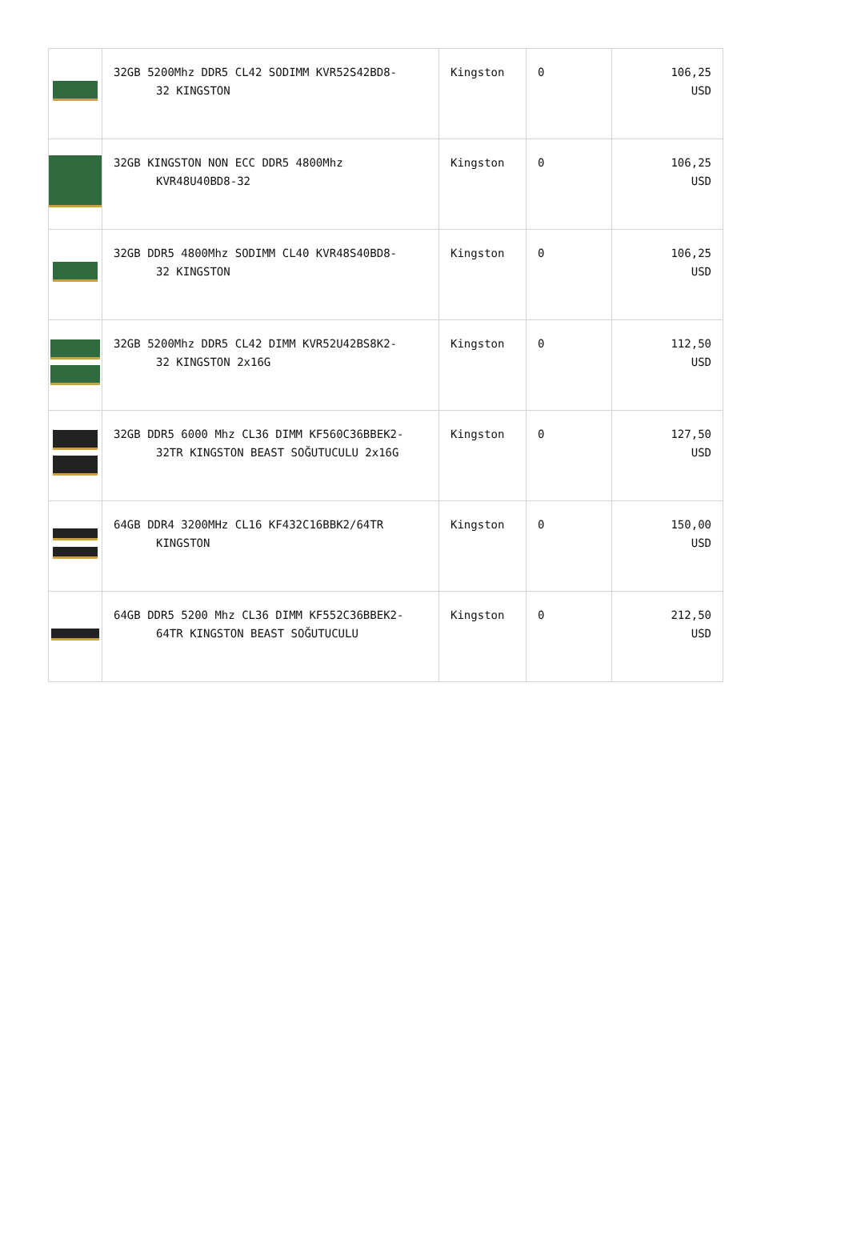| | 32GB 5200Mhz DDR5 CL42 SODIMM KVR52S42BD8- 32 KINGSTON | Kingston | 0 | 106,25 USD |
| | 32GB KINGSTON NON ECC DDR5 4800Mhz KVR48U40BD8-32 | Kingston | 0 | 106,25 USD |
| | 32GB DDR5 4800Mhz SODIMM CL40 KVR48S40BD8- 32 KINGSTON | Kingston | 0 | 106,25 USD |
| | 32GB 5200Mhz DDR5 CL42 DIMM KVR52U42BS8K2- 32 KINGSTON 2x16G | Kingston | 0 | 112,50 USD |
| | 32GB DDR5 6000 Mhz CL36 DIMM KF560C36BBEK2- 32TR KINGSTON BEAST SOĞUTUCULU 2x16G | Kingston | 0 | 127,50 USD |
| | 64GB DDR4 3200MHz CL16 KF432C16BBK2/64TR KINGSTON | Kingston | 0 | 150,00 USD |
| | 64GB DDR5 5200 Mhz CL36 DIMM KF552C36BBEK2- 64TR KINGSTON BEAST SOĞUTUCULU | Kingston | 0 | 212,50 USD |